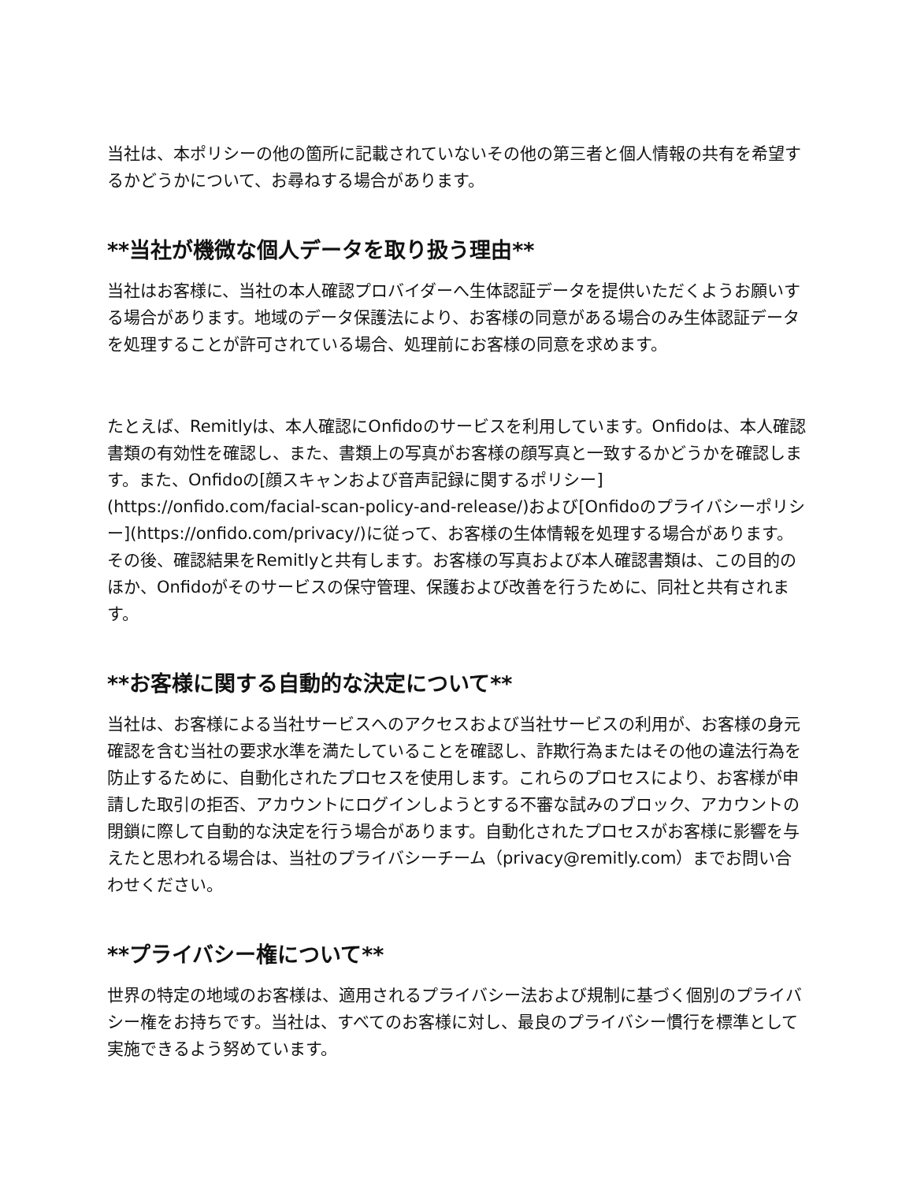当社は、本ポリシーの他の箇所に記載されていないその他の第三者と個人情報の共有を希望するかどうかについて、お尋ねする場合があります。
**当社が機微な個人データを取り扱う理由**
当社はお客様に、当社の本人確認プロバイダーへ生体認証データを提供いただくようお願いする場合があります。地域のデータ保護法により、お客様の同意がある場合のみ生体認証データを処理することが許可されている場合、処理前にお客様の同意を求めます。
たとえば、Remitlyは、本人確認にOnfidoのサービスを利用しています。Onfidoは、本人確認書類の有効性を確認し、また、書類上の写真がお客様の顔写真と一致するかどうかを確認します。また、Onfidoの[顔スキャンおよび音声記録に関するポリシー](https://onfido.com/facial-scan-policy-and-release/)および[Onfidoのプライバシーポリシー](https://onfido.com/privacy/)に従って、お客様の生体情報を処理する場合があります。その後、確認結果をRemitlyと共有します。お客様の写真および本人確認書類は、この目的のほか、Onfidoがそのサービスの保守管理、保護および改善を行うために、同社と共有されます。
**お客様に関する自動的な決定について**
当社は、お客様による当社サービスへのアクセスおよび当社サービスの利用が、お客様の身元確認を含む当社の要求水準を満たしていることを確認し、詐欺行為またはその他の違法行為を防止するために、自動化されたプロセスを使用します。これらのプロセスにより、お客様が申請した取引の拒否、アカウントにログインしようとする不審な試みのブロック、アカウントの閉鎖に際して自動的な決定を行う場合があります。自動化されたプロセスがお客様に影響を与えたと思われる場合は、当社のプライバシーチーム（privacy@remitly.com）までお問い合わせください。
**プライバシー権について**
世界の特定の地域のお客様は、適用されるプライバシー法および規制に基づく個別のプライバシー権をお持ちです。当社は、すべてのお客様に対し、最良のプライバシー慣行を標準として実施できるよう努めています。